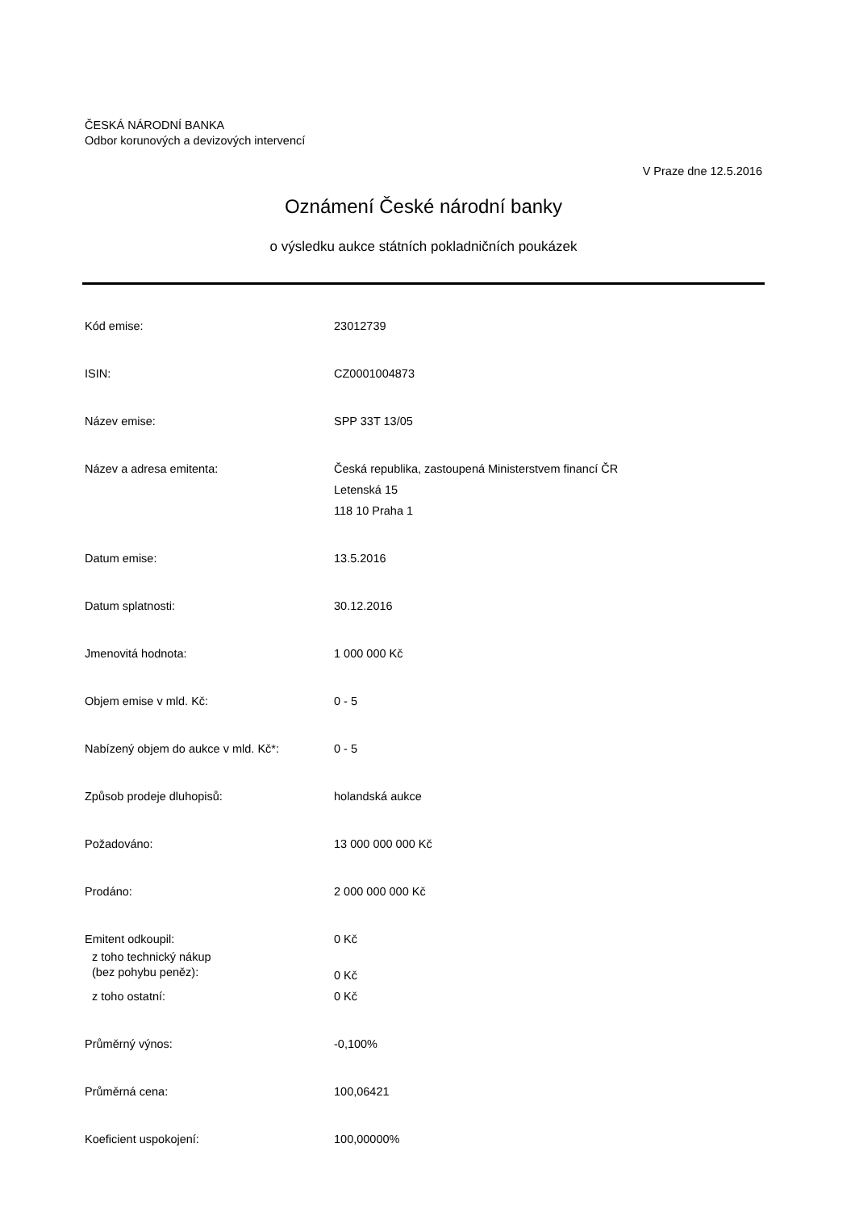ČESKÁ NÁRODNÍ BANKA
Odbor korunových a devizových intervencí
V Praze dne 12.5.2016
Oznámení České národní banky
o výsledku aukce státních pokladničních poukázek
| Kód emise: | 23012739 |
| ISIN: | CZ0001004873 |
| Název emise: | SPP 33T 13/05 |
| Název a adresa emitenta: | Česká republika, zastoupená Ministerstvem financí ČR Letenská 15 118 10 Praha 1 |
| Datum emise: | 13.5.2016 |
| Datum splatnosti: | 30.12.2016 |
| Jmenovitá hodnota: | 1 000 000 Kč |
| Objem emise v mld. Kč: | 0 - 5 |
| Nabízený objem do aukce v mld. Kč*: | 0 - 5 |
| Způsob prodeje dluhopisů: | holandská aukce |
| Požadováno: | 13 000 000 000 Kč |
| Prodáno: | 2 000 000 000 Kč |
| Emitent odkoupil: | 0 Kč |
| z toho technický nákup (bez pohybu peněz): | 0 Kč |
| z toho ostatní: | 0 Kč |
| Průměrný výnos: | -0,100% |
| Průměrná cena: | 100,06421 |
| Koeficient uspokojení: | 100,00000% |